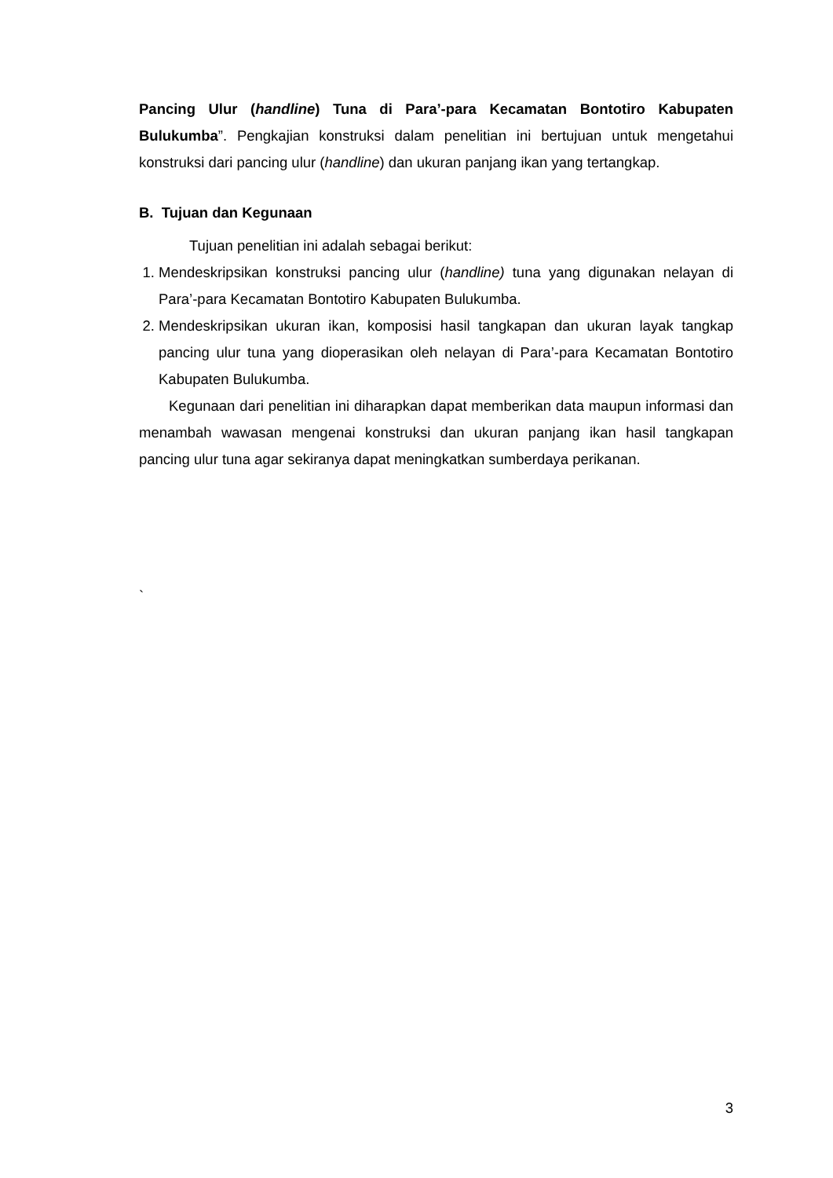Pancing Ulur (handline) Tuna di Para’-para Kecamatan Bontotiro Kabupaten Bulukumba”. Pengkajian konstruksi dalam penelitian ini bertujuan untuk mengetahui konstruksi dari pancing ulur (handline) dan ukuran panjang ikan yang tertangkap.
B. Tujuan dan Kegunaan
Tujuan penelitian ini adalah sebagai berikut:
1. Mendeskripsikan konstruksi pancing ulur (handline) tuna yang digunakan nelayan di Para’-para Kecamatan Bontotiro Kabupaten Bulukumba.
2. Mendeskripsikan ukuran ikan, komposisi hasil tangkapan dan ukuran layak tangkap pancing ulur tuna yang dioperasikan oleh nelayan di Para’-para Kecamatan Bontotiro Kabupaten Bulukumba.
Kegunaan dari penelitian ini diharapkan dapat memberikan data maupun informasi dan menambah wawasan mengenai konstruksi dan ukuran panjang ikan hasil tangkapan pancing ulur tuna agar sekiranya dapat meningkatkan sumberdaya perikanan.
`
3